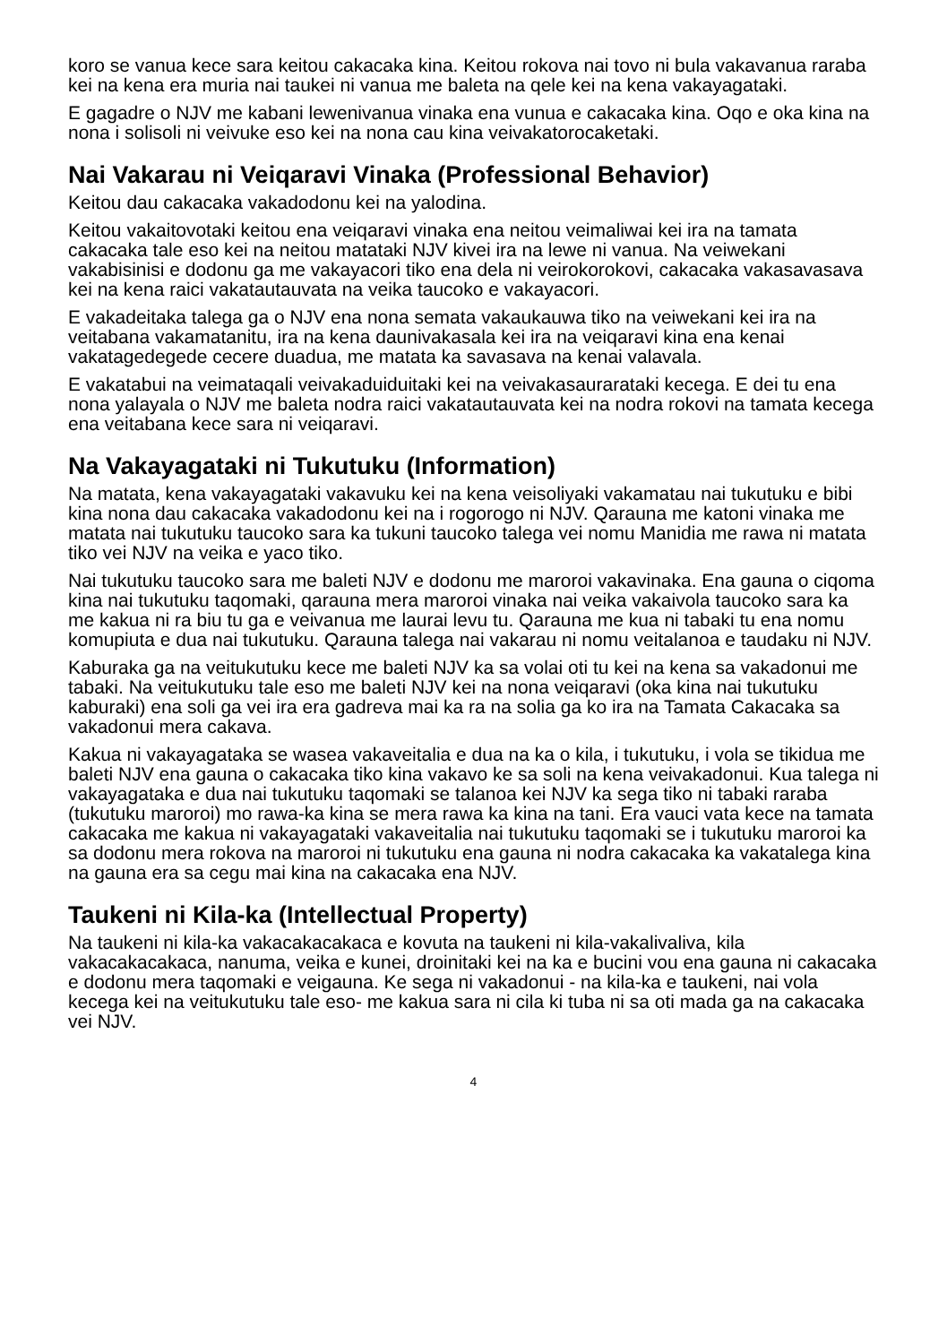koro se vanua kece sara keitou cakacaka kina. Keitou rokova nai tovo ni bula vakavanua raraba kei na kena era muria nai taukei ni vanua me baleta na qele kei na kena vakayagataki.
E gagadre o NJV me kabani lewenivanua vinaka ena vunua e cakacaka kina. Oqo e oka kina na nona i solisoli ni veivuke eso kei na nona cau kina veivakatorocaketaki.
Nai Vakarau ni Veiqaravi Vinaka (Professional Behavior)
Keitou dau cakacaka vakadodonu kei na yalodina.
Keitou vakaitovotaki keitou ena veiqaravi vinaka ena neitou veimaliwai kei ira na tamata cakacaka tale eso kei na neitou matataki NJV kivei ira na lewe ni vanua. Na veiwekani vakabisinisi e dodonu ga me vakayacori tiko ena dela ni veirokorokovi, cakacaka vakasavasava kei na kena raici vakatautauvata na veika taucoko e vakayacori.
E vakadeitaka talega ga o NJV ena nona semata vakaukauwa tiko na veiwekani kei ira na veitabana vakamatanitu, ira na kena daunivakasala kei ira na veiqaravi kina ena kenai vakatagedegede cecere duadua, me matata ka savasava na kenai valavala.
E vakatabui na veimataqali veivakaduiduitaki kei na veivakasaurarataki kecega. E dei tu ena nona yalayala o NJV me baleta nodra raici vakatautauvata kei na nodra rokovi na tamata kecega ena veitabana kece sara ni veiqaravi.
Na Vakayagataki ni Tukutuku (Information)
Na matata, kena vakayagataki vakavuku kei na kena veisoliyaki vakamatau nai tukutuku e bibi kina nona dau cakacaka vakadodonu kei na i rogorogo ni NJV. Qarauna me katoni vinaka me matata nai tukutuku taucoko sara ka tukuni taucoko talega vei nomu Manidia me rawa ni matata tiko vei NJV na veika e yaco tiko.
Nai tukutuku taucoko sara me baleti NJV e dodonu me maroroi vakavinaka. Ena gauna o ciqoma kina nai tukutuku taqomaki, qarauna mera maroroi vinaka nai veika vakaivola taucoko sara ka me kakua ni ra biu tu ga e veivanua me laurai levu tu. Qarauna me kua ni tabaki tu ena nomu komupiuta e dua nai tukutuku. Qarauna talega nai vakarau ni nomu veitalanoa e taudaku ni NJV.
Kaburaka ga na veitukutuku kece me baleti NJV ka sa volai oti tu kei na kena sa vakadonui me tabaki. Na veitukutuku tale eso me baleti NJV kei na nona veiqaravi (oka kina nai tukutuku kaburaki) ena soli ga vei ira era gadreva mai ka ra na solia ga ko ira na Tamata Cakacaka sa vakadonui mera cakava.
Kakua ni vakayagataka se wasea vakaveitalia e dua na ka o kila, i tukutuku, i vola se tikidua me baleti NJV ena gauna o cakacaka tiko kina vakavo ke sa soli na kena veivakadonui. Kua talega ni vakayagataka e dua nai tukutuku taqomaki se talanoa kei NJV ka sega tiko ni tabaki raraba (tukutuku maroroi) mo rawa-ka kina se mera rawa ka kina na tani. Era vauci vata kece na tamata cakacaka me kakua ni vakayagataki vakaveitalia nai tukutuku taqomaki se i tukutuku maroroi ka sa dodonu mera rokova na maroroi ni tukutuku ena gauna ni nodra cakacaka ka vakatalega kina na gauna era sa cegu mai kina na cakacaka ena NJV.
Taukeni ni Kila-ka (Intellectual Property)
Na taukeni ni kila-ka vakacakacakaca e kovuta na taukeni ni kila-vakalivaliva, kila vakacakacakaca, nanuma, veika e kunei, droinitaki kei na ka e bucini vou ena gauna ni cakacaka e dodonu mera taqomaki e veigauna. Ke sega ni vakadonui - na kila-ka e taukeni, nai vola kecega kei na veitukutuku tale eso- me kakua sara ni cila ki tuba ni sa oti mada ga na cakacaka vei NJV.
4